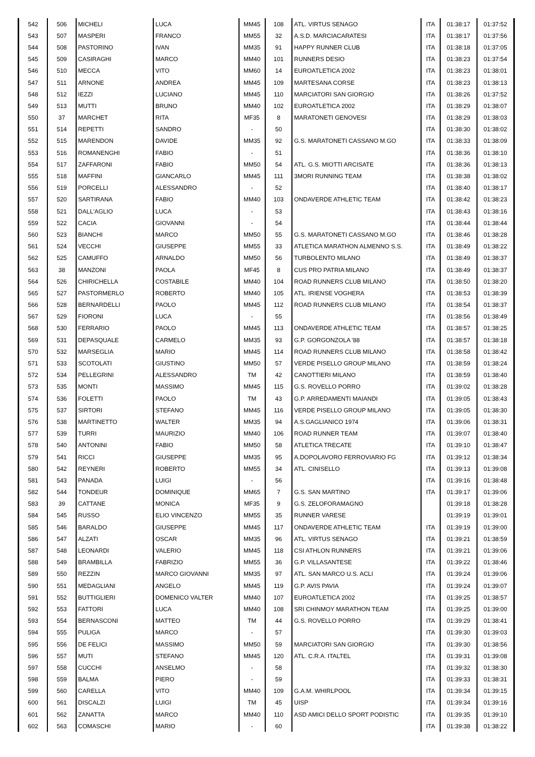| 542 | 506 | MICHELI | LUCA | MM45 | 108 | ATL. VIRTUS SENAGO | ITA | 01:38:17 | 01:37:52 |
| 543 | 507 | MASPERI | FRANCO | MM55 | 32 | A.S.D. MARCIACARATESI | ITA | 01:38:17 | 01:37:56 |
| 544 | 508 | PASTORINO | IVAN | MM35 | 91 | HAPPY RUNNER CLUB | ITA | 01:38:18 | 01:37:05 |
| 545 | 509 | CASIRAGHI | MARCO | MM40 | 101 | RUNNERS DESIO | ITA | 01:38:23 | 01:37:54 |
| 546 | 510 | MECCA | VITO | MM60 | 14 | EUROATLETICA 2002 | ITA | 01:38:23 | 01:38:01 |
| 547 | 511 | ARNONE | ANDREA | MM45 | 109 | MARTESANA CORSE | ITA | 01:38:23 | 01:38:13 |
| 548 | 512 | IEZZI | LUCIANO | MM45 | 110 | MARCIATORI SAN GIORGIO | ITA | 01:38:26 | 01:37:52 |
| 549 | 513 | MUTTI | BRUNO | MM40 | 102 | EUROATLETICA 2002 | ITA | 01:38:29 | 01:38:07 |
| 550 | 37 | MARCHET | RITA | MF35 | 8 | MARATONETI GENOVESI | ITA | 01:38:29 | 01:38:03 |
| 551 | 514 | REPETTI | SANDRO | - | 50 | | ITA | 01:38:30 | 01:38:02 |
| 552 | 515 | MARENDON | DAVIDE | MM35 | 92 | G.S. MARATONETI CASSANO M.GO | ITA | 01:38:33 | 01:38:09 |
| 553 | 516 | ROMANENGHI | FABIO | - | 51 | | ITA | 01:38:36 | 01:38:10 |
| 554 | 517 | ZAFFARONI | FABIO | MM50 | 54 | ATL. G.S. MIOTTI ARCISATE | ITA | 01:38:36 | 01:38:13 |
| 555 | 518 | MAFFINI | GIANCARLO | MM45 | 111 | 3MORI RUNNING TEAM | ITA | 01:38:38 | 01:38:02 |
| 556 | 519 | PORCELLI | ALESSANDRO | - | 52 | | ITA | 01:38:40 | 01:38:17 |
| 557 | 520 | SARTIRANA | FABIO | MM40 | 103 | ONDAVERDE ATHLETIC TEAM | ITA | 01:38:42 | 01:38:23 |
| 558 | 521 | DALL'AGLIO | LUCA | - | 53 | | ITA | 01:38:43 | 01:38:16 |
| 559 | 522 | CACIA | GIOVANNI | - | 54 | | ITA | 01:38:44 | 01:38:44 |
| 560 | 523 | BIANCHI | MARCO | MM50 | 55 | G.S. MARATONETI CASSANO M.GO | ITA | 01:38:46 | 01:38:28 |
| 561 | 524 | VECCHI | GIUSEPPE | MM55 | 33 | ATLETICA MARATHON ALMENNO S.S. | ITA | 01:38:49 | 01:38:22 |
| 562 | 525 | CAMUFFO | ARNALDO | MM50 | 56 | TURBOLENTO MILANO | ITA | 01:38:49 | 01:38:37 |
| 563 | 38 | MANZONI | PAOLA | MF45 | 8 | CUS PRO PATRIA MILANO | ITA | 01:38:49 | 01:38:37 |
| 564 | 526 | CHIRICHELLA | COSTABILE | MM40 | 104 | ROAD RUNNERS CLUB MILANO | ITA | 01:38:50 | 01:38:20 |
| 565 | 527 | PASTORMERLO | ROBERTO | MM40 | 105 | ATL. IRIENSE VOGHERA | ITA | 01:38:53 | 01:38:39 |
| 566 | 528 | BERNARDELLI | PAOLO | MM45 | 112 | ROAD RUNNERS CLUB MILANO | ITA | 01:38:54 | 01:38:37 |
| 567 | 529 | FIORONI | LUCA | - | 55 | | ITA | 01:38:56 | 01:38:49 |
| 568 | 530 | FERRARIO | PAOLO | MM45 | 113 | ONDAVERDE ATHLETIC TEAM | ITA | 01:38:57 | 01:38:25 |
| 569 | 531 | DEPASQUALE | CARMELO | MM35 | 93 | G.P. GORGONZOLA '88 | ITA | 01:38:57 | 01:38:18 |
| 570 | 532 | MARSEGLIA | MARIO | MM45 | 114 | ROAD RUNNERS CLUB MILANO | ITA | 01:38:58 | 01:38:42 |
| 571 | 533 | SCOTOLATI | GIUSTINO | MM50 | 57 | VERDE PISELLO GROUP MILANO | ITA | 01:38:59 | 01:38:24 |
| 572 | 534 | PELLEGRINI | ALESSANDRO | TM | 42 | CANOTTIERI MILANO | ITA | 01:38:59 | 01:38:40 |
| 573 | 535 | MONTI | MASSIMO | MM45 | 115 | G.S. ROVELLO PORRO | ITA | 01:39:02 | 01:38:28 |
| 574 | 536 | FOLETTI | PAOLO | TM | 43 | G.P. ARREDAMENTI MAIANDI | ITA | 01:39:05 | 01:38:43 |
| 575 | 537 | SIRTORI | STEFANO | MM45 | 116 | VERDE PISELLO GROUP MILANO | ITA | 01:39:05 | 01:38:30 |
| 576 | 538 | MARTINETTO | WALTER | MM35 | 94 | A.S.GAGLIANICO 1974 | ITA | 01:39:06 | 01:38:31 |
| 577 | 539 | TURRI | MAURIZIO | MM40 | 106 | ROAD RUNNER TEAM | ITA | 01:39:07 | 01:38:40 |
| 578 | 540 | ANTONINI | FABIO | MM50 | 58 | ATLETICA TRECATE | ITA | 01:39:10 | 01:38:47 |
| 579 | 541 | RICCI | GIUSEPPE | MM35 | 95 | A.DOPOLAVORO FERROVIARIO FG | ITA | 01:39:12 | 01:38:34 |
| 580 | 542 | REYNERI | ROBERTO | MM55 | 34 | ATL. CINISELLO | ITA | 01:39:13 | 01:39:08 |
| 581 | 543 | PANADA | LUIGI | - | 56 | | ITA | 01:39:16 | 01:38:48 |
| 582 | 544 | TONDEUR | DOMINIQUE | MM65 | 7 | G.S. SAN MARTINO | ITA | 01:39:17 | 01:39:06 |
| 583 | 39 | CATTANE | MONICA | MF35 | 9 | G.S. ZELOFORAMAGNO | | 01:39:18 | 01:38:28 |
| 584 | 545 | RUSSO | ELIO VINCENZO | MM55 | 35 | RUNNER VARESE | | 01:39:19 | 01:39:01 |
| 585 | 546 | BARALDO | GIUSEPPE | MM45 | 117 | ONDAVERDE ATHLETIC TEAM | ITA | 01:39:19 | 01:39:00 |
| 586 | 547 | ALZATI | OSCAR | MM35 | 96 | ATL. VIRTUS SENAGO | ITA | 01:39:21 | 01:38:59 |
| 587 | 548 | LEONARDI | VALERIO | MM45 | 118 | CSI ATHLON RUNNERS | ITA | 01:39:21 | 01:39:06 |
| 588 | 549 | BRAMBILLA | FABRIZIO | MM55 | 36 | G.P. VILLASANTESE | ITA | 01:39:22 | 01:38:46 |
| 589 | 550 | REZZIN | MARCO GIOVANNI | MM35 | 97 | ATL. SAN MARCO U.S. ACLI | ITA | 01:39:24 | 01:39:06 |
| 590 | 551 | MEDAGLIANI | ANGELO | MM45 | 119 | G.P. AVIS PAVIA | ITA | 01:39:24 | 01:39:07 |
| 591 | 552 | BUTTIGLIERI | DOMENICO VALTER | MM40 | 107 | EUROATLETICA 2002 | ITA | 01:39:25 | 01:38:57 |
| 592 | 553 | FATTORI | LUCA | MM40 | 108 | SRI CHINMOY MARATHON TEAM | ITA | 01:39:25 | 01:39:00 |
| 593 | 554 | BERNASCONI | MATTEO | TM | 44 | G.S. ROVELLO PORRO | ITA | 01:39:29 | 01:38:41 |
| 594 | 555 | PULIGA | MARCO | - | 57 | | ITA | 01:39:30 | 01:39:03 |
| 595 | 556 | DE FELICI | MASSIMO | MM50 | 59 | MARCIATORI SAN GIORGIO | ITA | 01:39:30 | 01:38:56 |
| 596 | 557 | MUTI | STEFANO | MM45 | 120 | ATL. C.R.A. ITALTEL | ITA | 01:39:31 | 01:39:08 |
| 597 | 558 | CUCCHI | ANSELMO | - | 58 | | ITA | 01:39:32 | 01:38:30 |
| 598 | 559 | BALMA | PIERO | - | 59 | | ITA | 01:39:33 | 01:38:31 |
| 599 | 560 | CARELLA | VITO | MM40 | 109 | G.A.M. WHIRLPOOL | ITA | 01:39:34 | 01:39:15 |
| 600 | 561 | DISCALZI | LUIGI | TM | 45 | UISP | ITA | 01:39:34 | 01:39:16 |
| 601 | 562 | ZANATTA | MARCO | MM40 | 110 | ASD AMICI DELLO SPORT PODISTIC | ITA | 01:39:35 | 01:39:10 |
| 602 | 563 | COMASCHI | MARIO | - | 60 | | ITA | 01:39:38 | 01:38:22 |